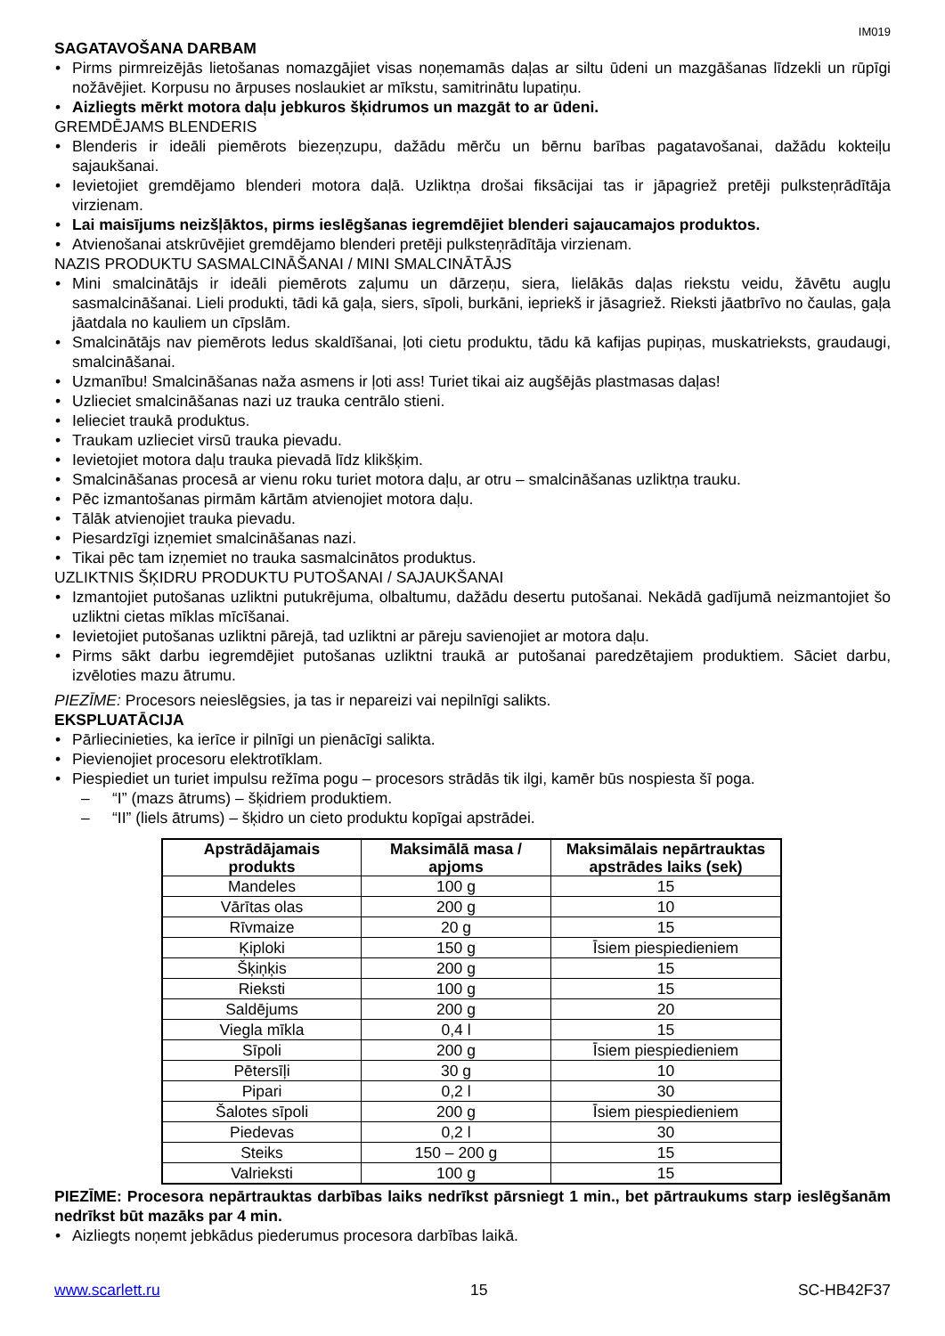IM019
SAGATAVOŠANA DARBAM
• Pirms pirmreizējās lietošanas nomazgājiet visas noņemamās daļas ar siltu ūdeni un mazgāšanas līdzekli un rūpīgi nožāvējiet. Korpusu no ārpuses noslaukiet ar mīkstu, samitrinātu lupatiņu.
• Aizliegts mērkt motora daļu jebkuros šķidrumos un mazgāt to ar ūdeni.
GREMDĒJAMS BLENDERIS
• Blenderis ir ideāli piemērots biezeņzupu, dažādu mērču un bērnu barības pagatavošanai, dažādu kokteiļu sajaukšanai.
• Ievietojiet gremdējamo blenderi motora daļā. Uzliktņa drošai fiksācijai tas ir jāpagriež pretēji pulksteņrādītāja virzienam.
• Lai maisījums neizšļāktos, pirms ieslēgšanas iegremdējiet blenderi sajaucamajos produktos.
• Atvienošanai atskrūvējiet gremdējamo blenderi pretēji pulksteņrādītāja virzienam.
NAZIS PRODUKTU SASMALCINĀŠANAI / MINI SMALCINĀTĀJS
• Mini smalcinātājs ir ideāli piemērots zaļumu un dārzeņu, siera, lielākās daļas riekstu veidu, žāvētu augļu sasmalcināšanai. Lieli produkti, tādi kā gaļa, siers, sīpoli, burkāni, iepriekš ir jāsagriež. Rieksti jāatbrīvo no čaulas, gaļa jāatdala no kauliem un cīpslām.
• Smalcinātājs nav piemērots ledus skaldīšanai, ļoti cietu produktu, tādu kā kafijas pupiņas, muskatrieksts, graudaugi, smalcināšanai.
• Uzmanību! Smalcināšanas naža asmens ir ļoti ass! Turiet tikai aiz augšējās plastmasas daļas!
• Uzlieciet smalcināšanas nazi uz trauka centrālo stieni.
• Ielieciet traukā produktus.
• Traukam uzlieciet virsū trauka pievadu.
• Ievietojiet motora daļu trauka pievadā līdz klikšķim.
• Smalcināšanas procesā ar vienu roku turiet motora daļu, ar otru – smalcināšanas uzliktņa trauku.
• Pēc izmantošanas pirmām kārtām atvienojiet motora daļu.
• Tālāk atvienojiet trauka pievadu.
• Piesardzīgi izņemiet smalcināšanas nazi.
• Tikai pēc tam izņemiet no trauka sasmalcinātos produktus.
UZLIKTNIS ŠĶIDRU PRODUKTU PUTOŠANAI / SAJAUKŠANAI
• Izmantojiet putošanas uzliktni putukrējuma, olbaltumu, dažādu desertu putošanai. Nekādā gadījumā neizmantojiet šo uzliktni cietas mīklas mīcīšanai.
• Ievietojiet putošanas uzliktni pārejā, tad uzliktni ar pāreju savienojiet ar motora daļu.
• Pirms sākt darbu iegremdējiet putošanas uzliktni traukā ar putošanai paredzētajiem produktiem. Sāciet darbu, izvēloties mazu ātrumu.
PIEZĪME: Procesors neieslēgsies, ja tas ir nepareizi vai nepilnīgi salikts.
EKSPLUATĀCIJA
• Pārliecinieties, ka ierīce ir pilnīgi un pienācīgi salikta.
• Pievienojiet procesoru elektrotīklam.
• Piespiediet un turiet impulsu režīma pogu – procesors strādās tik ilgi, kamēr būs nospiesta šī poga.
– “I” (mazs ātrums) – šķidriem produktiem.
– “II” (liels ātrums) – šķidro un cieto produktu kopīgai apstrādei.
| Apstrādājamais produkts | Maksimālā masa / apjoms | Maksimālais nepārtrauktas apstrādes laiks (sek) |
| --- | --- | --- |
| Mandeles | 100 g | 15 |
| Vārītas olas | 200 g | 10 |
| Rīvmaize | 20 g | 15 |
| Ķiploki | 150 g | Īsiem piespiedieniem |
| Šķiņķis | 200 g | 15 |
| Rieksti | 100 g | 15 |
| Saldējums | 200 g | 20 |
| Viegla mīkla | 0,4 l | 15 |
| Sīpoli | 200 g | Īsiem piespiedieniem |
| Pētersīļi | 30 g | 10 |
| Pipari | 0,2 l | 30 |
| Šalotes sīpoli | 200 g | Īsiem piespiedieniem |
| Piedevas | 0,2 l | 30 |
| Steiks | 150 – 200 g | 15 |
| Valrieksti | 100 g | 15 |
PIEZĪME: Procesora nepārtrauktas darbības laiks nedrīkst pārsniegt 1 min., bet pārtraukums starp ieslēgšanām nedrīkst būt mazāks par 4 min.
• Aizliegts noņemt jebkādus piederumus procesora darbības laikā.
www.scarlett.ru 15 SC-HB42F37